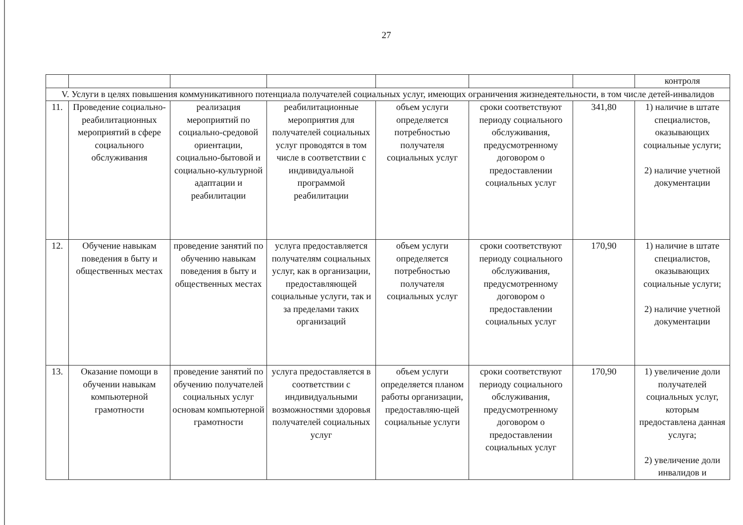27
| | | | | | | | контроля |
| V. Услуги в целях повышения коммуникативного потенциала получателей социальных услуг, имеющих ограничения жизнедеятельности, в том числе детей-инвалидов | | | | | | | |
| 11. | Проведение социально-реабилитационных мероприятий в сфере социального обслуживания | реализация мероприятий по социально-средовой ориентации, социально-бытовой и социально-культурной адаптации и реабилитации | реабилитационные мероприятия для получателей социальных услуг проводятся в том числе в соответствии с индивидуальной программой реабилитации | объем услуги определяется потребностью получателя социальных услуг | сроки соответствуют периоду социального обслуживания, предусмотренному договором о предоставлении социальных услуг | 341,80 | 1) наличие в штате специалистов, оказывающих социальные услуги; 2) наличие учетной документации |
| 12. | Обучение навыкам поведения в быту и общественных местах | проведение занятий по обучению навыкам поведения в быту и общественных местах | услуга предоставляется получателям социальных услуг, как в организации, предоставляющей социальные услуги, так и за пределами таких организаций | объем услуги определяется потребностью получателя социальных услуг | сроки соответствуют периоду социального обслуживания, предусмотренному договором о предоставлении социальных услуг | 170,90 | 1) наличие в штате специалистов, оказывающих социальные услуги; 2) наличие учетной документации |
| 13. | Оказание помощи в обучении навыкам компьютерной грамотности | проведение занятий по обучению получателей социальных услуг основам компьютерной грамотности | услуга предоставляется в соответствии с индивидуальными возможностями здоровья получателей социальных услуг | объем услуги определяется планом работы организации, предоставляю-щей социальные услуги | сроки соответствуют периоду социального обслуживания, предусмотренному договором о предоставлении социальных услуг | 170,90 | 1) увеличение доли получателей социальных услуг, которым предоставлена данная услуга; 2) увеличение доли инвалидов и |